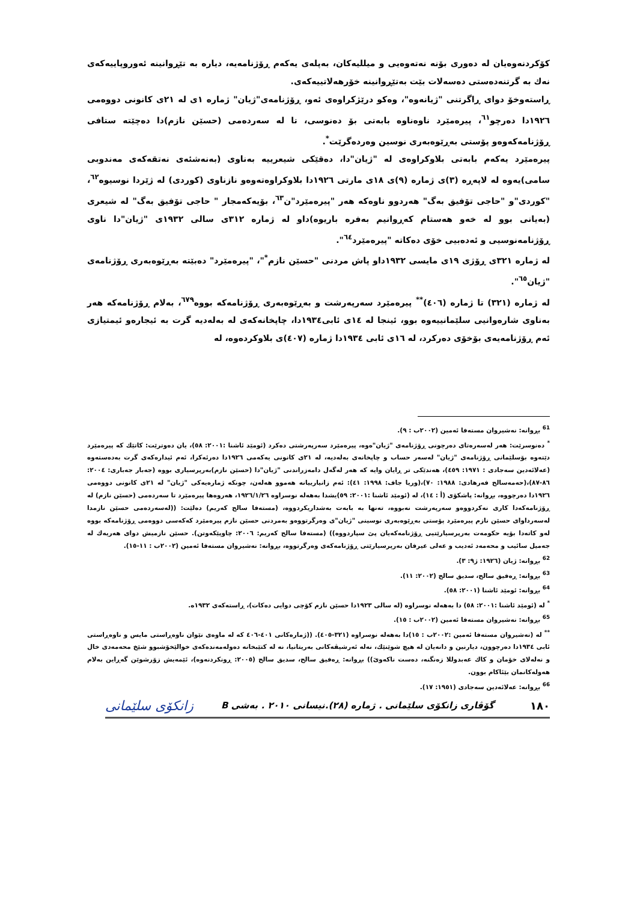کۆکردنەوەیان لە دەوری بۆنە نەتەوەیی و میللیەکان، بەپلەی یەکەم ڕۆژنامەیە، دیارە بە تێڕوانینە ئەوروپاییەکەی نەك بە گرتنەدەستی دەسەلات بێت بەتێڕوانینە خۆرهەلاتییەکەی.
ڕاستەوخۆ دوای ڕاگرتنی "ژیانەوە"، وەکو درێژکراوەی ئەو، ڕۆژنامەی"ژیان" ژمارە ١ی لە ٢١ی کانونی دووەمی ١٩٢٦دا دەرچو<sup>٦١</sup>، پیرەمێرد ناوەناوە بابەتی بۆ دەنوسی، تا لە سەردەمی (حسێن نازم)دا دەچێتە ستافی ڕۆژنامەکەوەو پۆستی بەڕێوەبەری نوسین وەردەگرێت<sup>*</sup>.
پیرەمێرد یەکەم بابەتی بلاوکراوەی لە "ژیان"دا، دەقێکی شیعرییە بەناوی (بەنەشئەی نەتقەکەی مەندوبی سامی)یەوە لە لاپەڕە (٣)ی ژمارە (٩)ی ١٨ی مارتی ١٩٢٦دا بلاوکراوەتەوەو نازناوی (کوردی) لە ژێردا نوسیوە<sup>٦٢</sup>، "کوردی"و "حاجی تۆفیق بەگ" هەردوو ناوەکە هەر "پیرەمێرد"ن<sup>٦٣</sup>، بۆیەکەمجار " حاجی تۆفیق بەگ" لە شیعری (بەیانی بوو لە خەو هەستام کەڕوانیم بەفرە باریوە)داو لە ژمارە ٣١٢ی سالی ١٩٣٢ی "ژیان"دا ناوی ڕۆژنامەنوسیی و ئەدەبیی خۆی دەکاتە "پیرەمێرد<sup>٦٤</sup>".
لە ژمارە ٣٢١ی ڕۆژی ١٩ی مایسی ١٩٣٢داو پاش مردنی "حسێن نازم<sup>*</sup>"، "پیرەمێرد" دەبێتە بەڕێوەبەری ڕۆژنامەی "ژیان<sup>٦٥</sup>".
لە ژمارە (٣٢١) تا ژمارە (٤٠٦)<sup>**</sup> پیرەمێرد سەرپەرشت و بەڕێوەبەری ڕۆژنامەکە بووە<sup>٦٧٩</sup>، بەلام ڕۆژنامەکە هەر بەناوی شارەوانیی سلێمانییەوە بوو، ئینجا لە ١٤ی ئابی١٩٣٤دا، چاپخانەکەی لە بەلەدیە گرت بە ئیجارەو ئیمتیازی ئەم ڕۆژنامەیەی بۆخۆی دەرکرد، لە ١٦ی ئابی ١٩٣٤دا ژمارە (٤٠٧)ی بلاوکردەوە، لە
<sup>61</sup> بڕوانە: نەشیروان مستەفا ئەمین (٢٠٠٢ب : ٩).
<sup>*</sup> دەنوسرێت: هەر لەسەرەتای دەرچونی ڕۆژنامەی "ژیان"ەوە، پیرەمێرد سەرپەرشتی دەکرد (ئومێد ئاشنا :٢٠٠١: ٥٨)، یان دەوترێت: کاتێك کە پیرەمێرد دێتەوە بۆسلێمانی ڕۆژنامەی "ژیان" لەسەر حساب و چاپخانەی بەلەدیە، لە ٢١ی کانونی یەکەمی ١٩٢٦دا دەرئەکرا، ئەم ئیدارەکەی گرت بەدەستەوە (عەلائەدین سەجادی : ١٩٧١: ٤٥٩)، هەندێکی تر ڕایان وایە کە هەر لەگەل دامەزراندنی "ژیان"دا (حسێن نازم)بەرپرسیاری بووە (جەبار جەباری: ٢٠٠٤: ٨٦-٨٧)،(حەمەسالح فەرهادی: ١٩٨٨: ٧٠)،(وریا جاف: ١٩٩٨: ٤١): ئەم زانیارییانە هەموو هەلەن، چونکە ژمارەیەکی "ژیان" لە ٢١ی کانونی دووەمی ١٩٢٦دا دەرچووە، بڕوانە: پاشکۆی (أ : ١٤)، لە (ئومێد ئاشنا :٢٠٠١: ٥٩)یشدا بەهەلە نوسراوە ١٩٢٦/١/٢٦، هەروەها پیرەمێرد تا سەردەمی (حسێن نازم) لە ڕۆژنامەکەدا کاری نەکردووەو سەرپەرشت نەبووە، تەنها بە بابەت بەشداریکردووە، (مستەفا سالح کەریم) دەلێت: ((لەسەردەمی حسێن نازمدا لەسەرداوای حسێن نازم پیرەمێرد پۆستی بەڕێوەبەری نوسینی "ژیان"ی وەرگرتووەو بەمردنی حسێن نازم پیرەمێرد کەکەسی دووەمی ڕۆژنامەکە بووە لەو کاتەدا بۆیە حکومەت بەرپرسیارێتیی ڕۆژنامەکەیان پێ سپاردووە)) (مستەفا سالح کەریم: ٢٠٠٦: چاوپێکەوتن). حسێن نازمیش دوای هەریەك لە جەمیل سائیب و محەمەد ئەدیب و عەلی عیرفان بەرپرسیارێتی ڕۆژنامەکەی وەرگرتووە، بڕوانە: نەشیروان مستەفا ئەمین (٢٠٠٢ب : ١١-١٥).
<sup>62</sup> بڕوانە: ژیان (١٩٢٦: ژ٩: ٣).
<sup>63</sup> بڕوانە: ڕەفیق سالح، سدیق سالح (٢٠٠٢: ١١).
<sup>64</sup> بڕوانە: ئومێد ئاشنا (٢٠٠١: ٥٨).
<sup>*</sup> لە (ئومێد ئاشنا :٢٠٠١: ٥٨) دا بەهەلە نوسراوە (لە سالی ١٩٢٣دا حسێن نازم کۆچی دوایی دەکات)، ڕاستەکەی ١٩٣٢ە.
<sup>65</sup> بڕوانە: نەشیروان مستەفا ئەمین (٢٠٠٢ب : ١٥).
<sup>**</sup> لە (نەشیروان مستەفا ئەمین :٢٠٠٢ب : ١٥)دا بەهەلە نوسراوە (٣٢١-٤٠٥). ((ژمارەکانی ٤٠١-٤٠٦ کە لە ماوەی نێوان ناوەڕاستی مایس و ناوەڕاستی ئابی ١٩٣٤دا دەرچوون، دیارنین و دانەیان لە هیچ شوێنێك، نەلە ئەرشیڤەکانی بەریتانیا، نە لە کتێبخانە دەولەمەندەکەی خوالێخۆشبوو شێخ محەمەدی خال و نەلەلای خۆمان و کاك عەبدوللا زەنگنە، دەست ناکەوێ)) بڕوانە: ڕەفیق سالح، سدیق سالح (٢٠٠٥: ڕونکردنەوە)، ئێمەیش زۆرشوێن گەڕاین بەلام هەولەکانمان بێئاکام بوون.
<sup>66</sup> بڕوانە: عەلائەدین سەجادی (١٩٥١: ١٧).
١٨٠ گۆڤاری زانکۆی سلێمانی . ژمارە (٢٨).نیسانی ٢٠١٠ . بەشی B زانکۆی سلێمانی